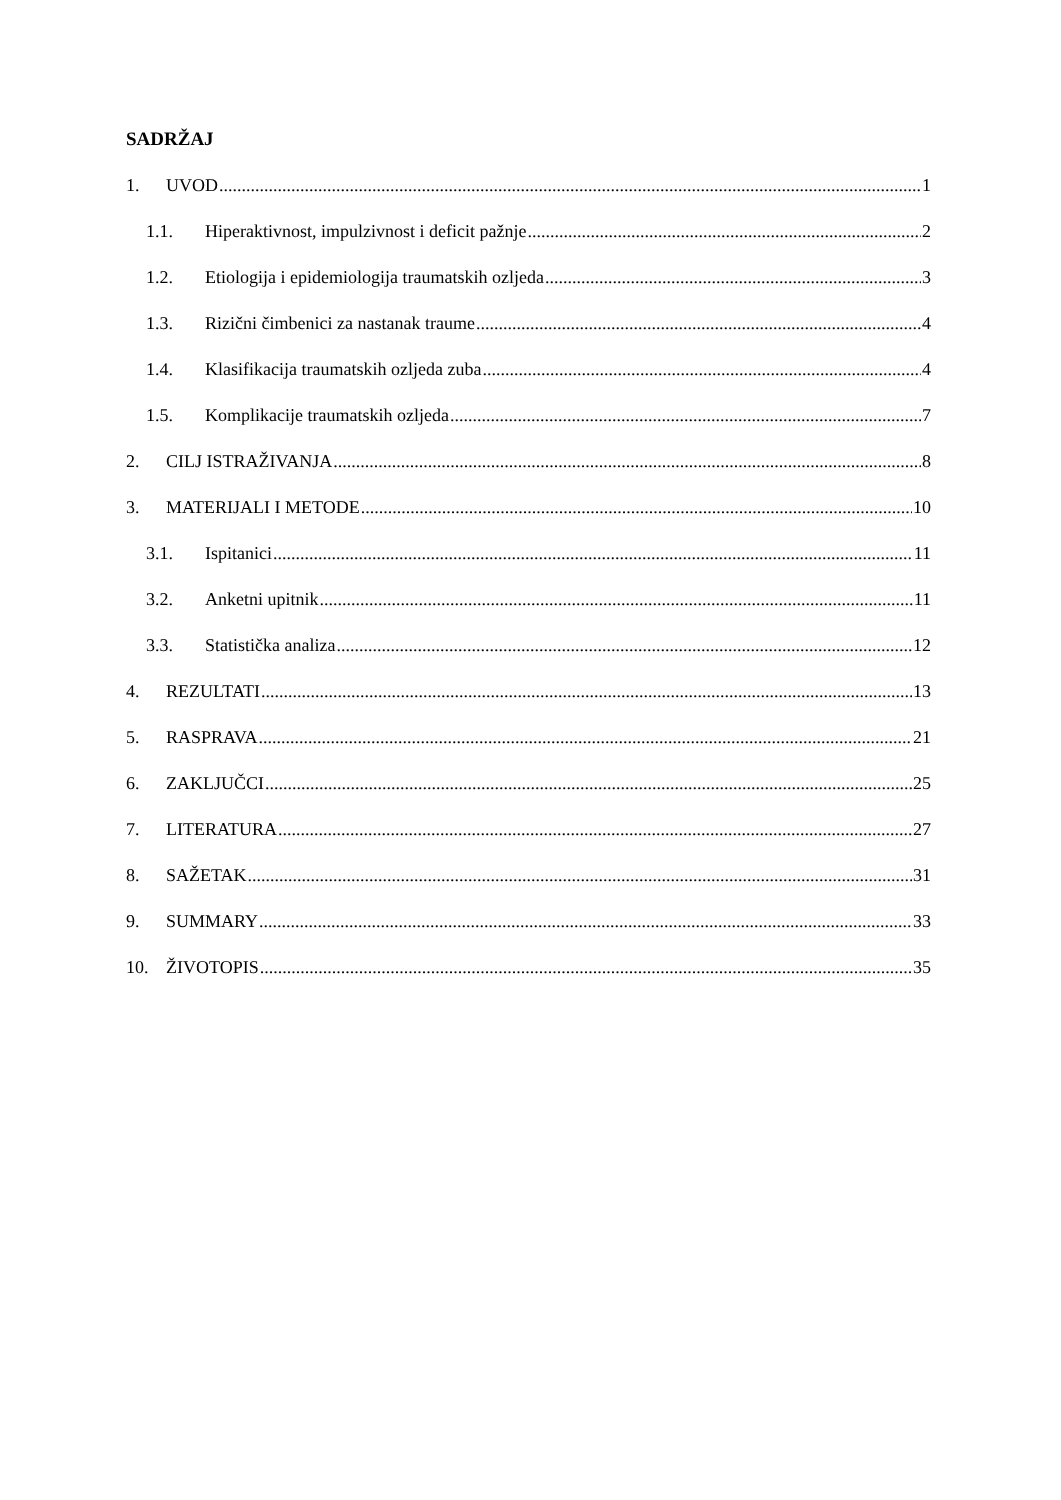SADRŽAJ
1. UVOD 1
1.1. Hiperaktivnost, impulzivnost i deficit pažnje 2
1.2. Etiologija i epidemiologija traumatskih ozljeda 3
1.3. Rizični čimbenici za nastanak traume 4
1.4. Klasifikacija traumatskih ozljeda zuba 4
1.5. Komplikacije traumatskih ozljeda 7
2. CILJ ISTRAŽIVANJA 8
3. MATERIJALI I METODE 10
3.1. Ispitanici 11
3.2. Anketni upitnik 11
3.3. Statistička analiza 12
4. REZULTATI 13
5. RASPRAVA 21
6. ZAKLJUČCI 25
7. LITERATURA 27
8. SAŽETAK 31
9. SUMMARY 33
10. ŽIVOTOPIS 35